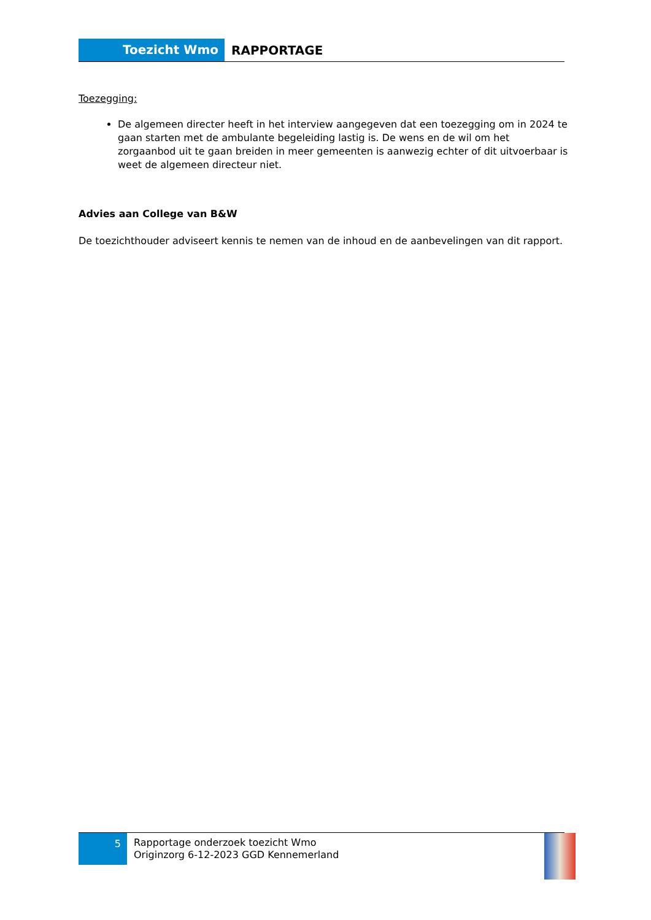Toezicht Wmo
RAPPORTAGE
Toezegging:
De algemeen directer heeft in het interview aangegeven dat een toezegging om in 2024 te gaan starten met de ambulante begeleiding lastig is. De wens en de wil om het zorgaanbod uit te gaan breiden in meer gemeenten is aanwezig echter of dit uitvoerbaar is weet de algemeen directeur niet.
Advies aan College van B&W
De toezichthouder adviseert kennis te nemen van de inhoud en de aanbevelingen van dit rapport.
5
Rapportage onderzoek toezicht Wmo
Originzorg 6-12-2023 GGD Kennemerland